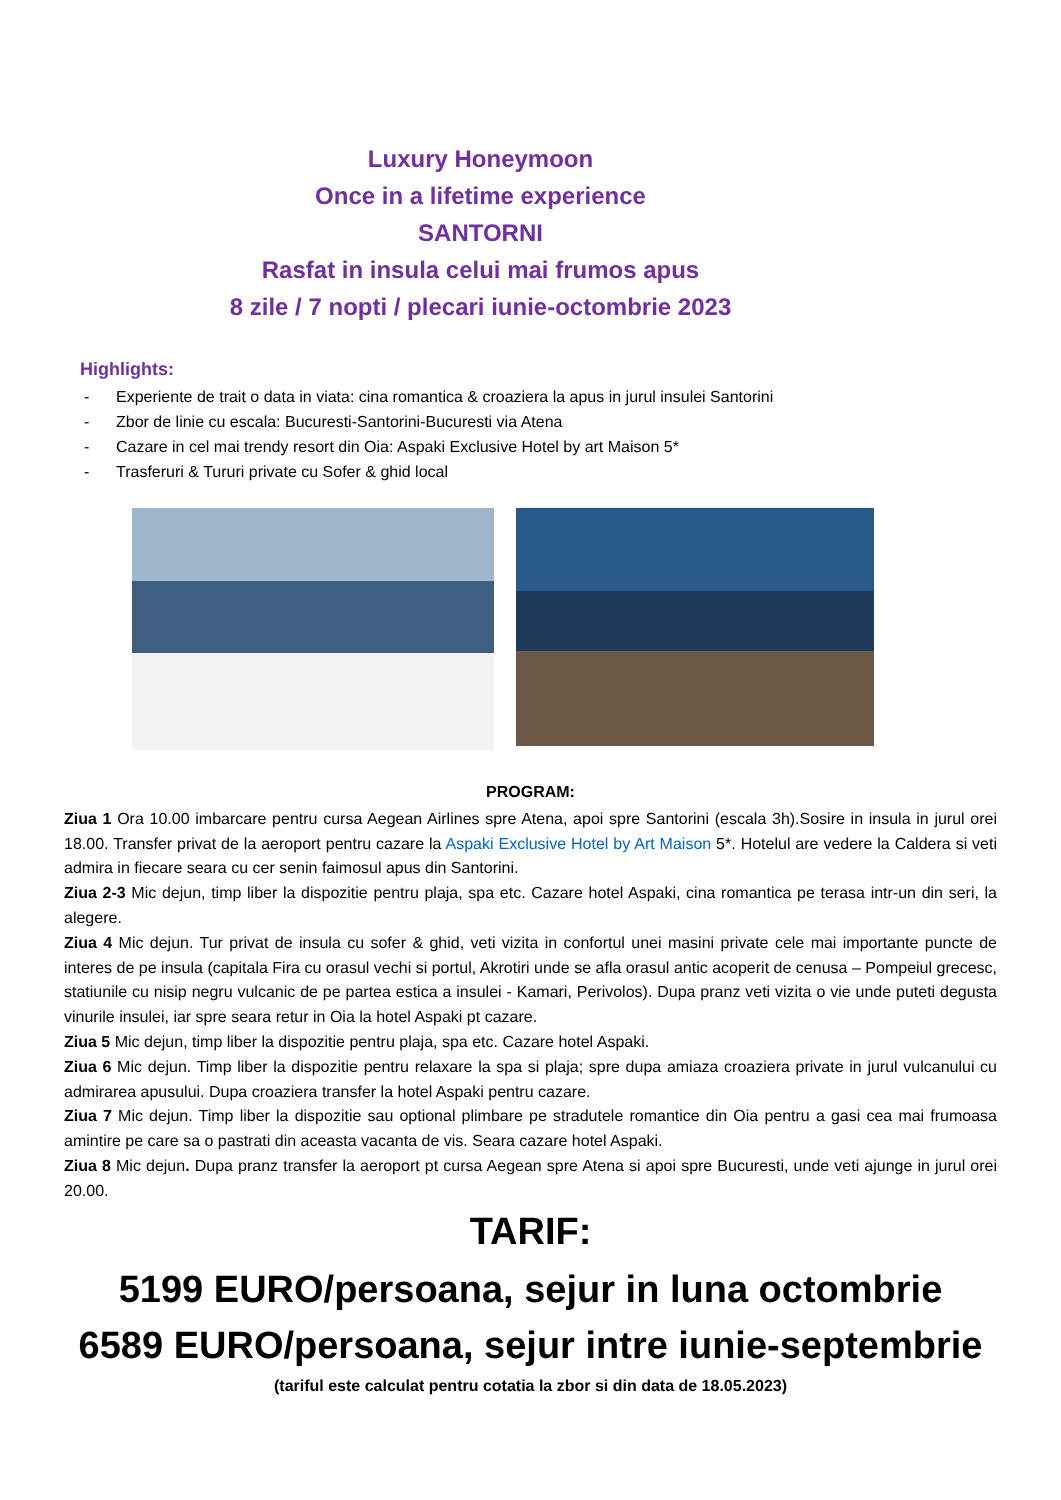Luxury Honeymoon
Once in a lifetime experience
SANTORNI
Rasfat in insula celui mai frumos apus
8 zile / 7 nopti / plecari iunie-octombrie 2023
Highlights:
- Experiente de trait o data in viata: cina romantica & croaziera la apus in jurul insulei Santorini
- Zbor de linie cu escala: Bucuresti-Santorini-Bucuresti via Atena
- Cazare in cel mai trendy resort din Oia: Aspaki Exclusive Hotel by art Maison 5*
- Trasferuri & Tururi private cu Sofer & ghid local
PROGRAM:
Ziua 1 Ora 10.00 imbarcare pentru cursa Aegean Airlines spre Atena, apoi spre Santorini (escala 3h).Sosire in insula in jurul orei 18.00. Transfer privat de la aeroport pentru cazare la Aspaki Exclusive Hotel by Art Maison 5*. Hotelul are vedere la Caldera si veti admira in fiecare seara cu cer senin faimosul apus din Santorini.
Ziua 2-3 Mic dejun, timp liber la dispozitie pentru plaja, spa etc. Cazare hotel Aspaki, cina romantica pe terasa intr-un din seri, la alegere.
Ziua 4 Mic dejun. Tur privat de insula cu sofer & ghid, veti vizita in confortul unei masini private cele mai importante puncte de interes de pe insula (capitala Fira cu orasul vechi si portul, Akrotiri unde se afla orasul antic acoperit de cenusa – Pompeiul grecesc, statiunile cu nisip negru vulcanic de pe partea estica a insulei - Kamari, Perivolos). Dupa pranz veti vizita o vie unde puteti degusta vinurile insulei, iar spre seara retur in Oia la hotel Aspaki pt cazare.
Ziua 5 Mic dejun, timp liber la dispozitie pentru plaja, spa etc. Cazare hotel Aspaki.
Ziua 6 Mic dejun. Timp liber la dispozitie pentru relaxare la spa si plaja; spre dupa amiaza croaziera private in jurul vulcanului cu admirarea apusului. Dupa croaziera transfer la hotel Aspaki pentru cazare.
Ziua 7 Mic dejun. Timp liber la dispozitie sau optional plimbare pe stradutele romantice din Oia pentru a gasi cea mai frumoasa amintire pe care sa o pastrati din aceasta vacanta de vis. Seara cazare hotel Aspaki.
Ziua 8 Mic dejun. Dupa pranz transfer la aeroport pt cursa Aegean spre Atena si apoi spre Bucuresti, unde veti ajunge in jurul orei 20.00.
TARIF:
5199 EURO/persoana, sejur in luna octombrie
6589 EURO/persoana, sejur intre iunie-septembrie
(tariful este calculat pentru cotatia la zbor si din data de 18.05.2023)